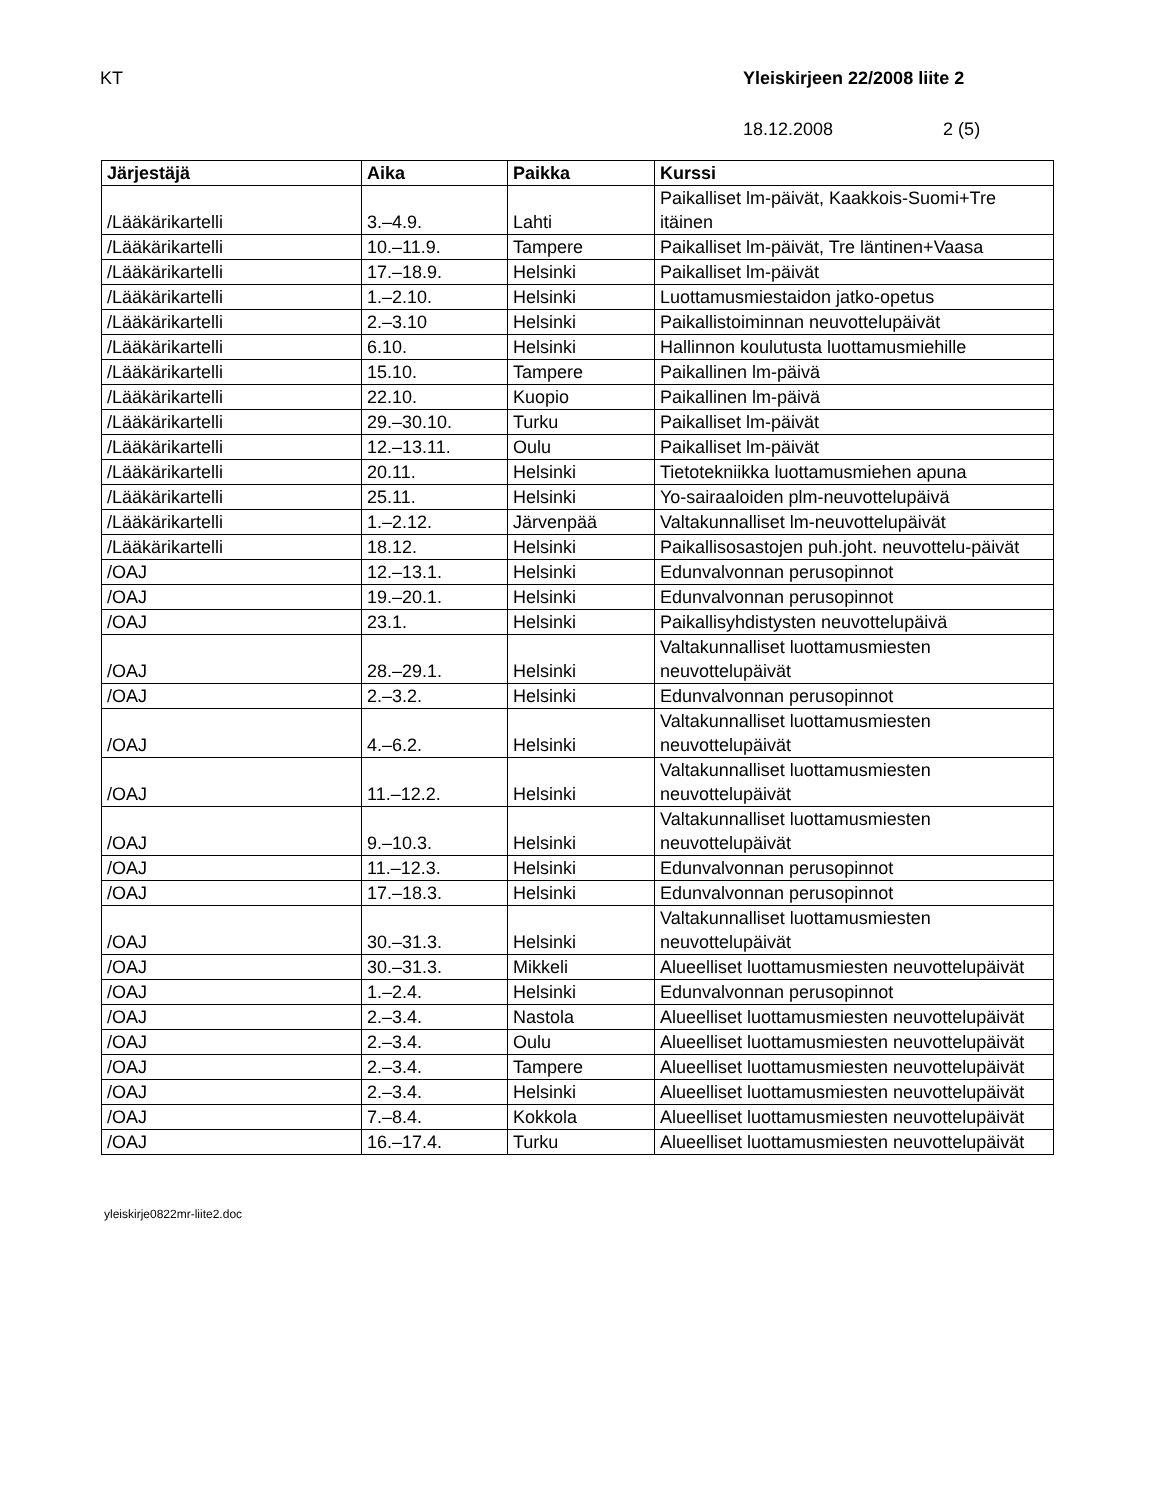KT Yleiskirjeen 22/2008 liite 2
18.12.2008 2 (5)
| Järjestäjä | Aika | Paikka | Kurssi |
| --- | --- | --- | --- |
| /Lääkärikartelli | 3.–4.9. | Lahti | Paikalliset lm-päivät, Kaakkois-Suomi+Tre itäinen |
| /Lääkärikartelli | 10.–11.9. | Tampere | Paikalliset lm-päivät, Tre läntinen+Vaasa |
| /Lääkärikartelli | 17.–18.9. | Helsinki | Paikalliset lm-päivät |
| /Lääkärikartelli | 1.–2.10. | Helsinki | Luottamusmiestaidon jatko-opetus |
| /Lääkärikartelli | 2.–3.10 | Helsinki | Paikallistoiminnan neuvottelupäivät |
| /Lääkärikartelli | 6.10. | Helsinki | Hallinnon koulutusta luottamusmiehille |
| /Lääkärikartelli | 15.10. | Tampere | Paikallinen lm-päivä |
| /Lääkärikartelli | 22.10. | Kuopio | Paikallinen lm-päivä |
| /Lääkärikartelli | 29.–30.10. | Turku | Paikalliset lm-päivät |
| /Lääkärikartelli | 12.–13.11. | Oulu | Paikalliset lm-päivät |
| /Lääkärikartelli | 20.11. | Helsinki | Tietotekniikka luottamusmiehen apuna |
| /Lääkärikartelli | 25.11. | Helsinki | Yo-sairaaloiden plm-neuvottelupäivä |
| /Lääkärikartelli | 1.–2.12. | Järvenpää | Valtakunnalliset lm-neuvottelupäivät |
| /Lääkärikartelli | 18.12. | Helsinki | Paikallisosastojen puh.joht. neuvottelu-päivät |
| /OAJ | 12.–13.1. | Helsinki | Edunvalvonnan perusopinnot |
| /OAJ | 19.–20.1. | Helsinki | Edunvalvonnan perusopinnot |
| /OAJ | 23.1. | Helsinki | Paikallisyhdistysten neuvottelupäivä |
| /OAJ | 28.–29.1. | Helsinki | Valtakunnalliset luottamusmiesten neuvottelupäivät |
| /OAJ | 2.–3.2. | Helsinki | Edunvalvonnan perusopinnot |
| /OAJ | 4.–6.2. | Helsinki | Valtakunnalliset luottamusmiesten neuvottelupäivät |
| /OAJ | 11.–12.2. | Helsinki | Valtakunnalliset luottamusmiesten neuvottelupäivät |
| /OAJ | 9.–10.3. | Helsinki | Valtakunnalliset luottamusmiesten neuvottelupäivät |
| /OAJ | 11.–12.3. | Helsinki | Edunvalvonnan perusopinnot |
| /OAJ | 17.–18.3. | Helsinki | Edunvalvonnan perusopinnot |
| /OAJ | 30.–31.3. | Helsinki | Valtakunnalliset luottamusmiesten neuvottelupäivät |
| /OAJ | 30.–31.3. | Mikkeli | Alueelliset luottamusmiesten neuvottelupäivät |
| /OAJ | 1.–2.4. | Helsinki | Edunvalvonnan perusopinnot |
| /OAJ | 2.–3.4. | Nastola | Alueelliset luottamusmiesten neuvottelupäivät |
| /OAJ | 2.–3.4. | Oulu | Alueelliset luottamusmiesten neuvottelupäivät |
| /OAJ | 2.–3.4. | Tampere | Alueelliset luottamusmiesten neuvottelupäivät |
| /OAJ | 2.–3.4. | Helsinki | Alueelliset luottamusmiesten neuvottelupäivät |
| /OAJ | 7.–8.4. | Kokkola | Alueelliset luottamusmiesten neuvottelupäivät |
| /OAJ | 16.–17.4. | Turku | Alueelliset luottamusmiesten neuvottelupäivät |
yleiskirje0822mr-liite2.doc